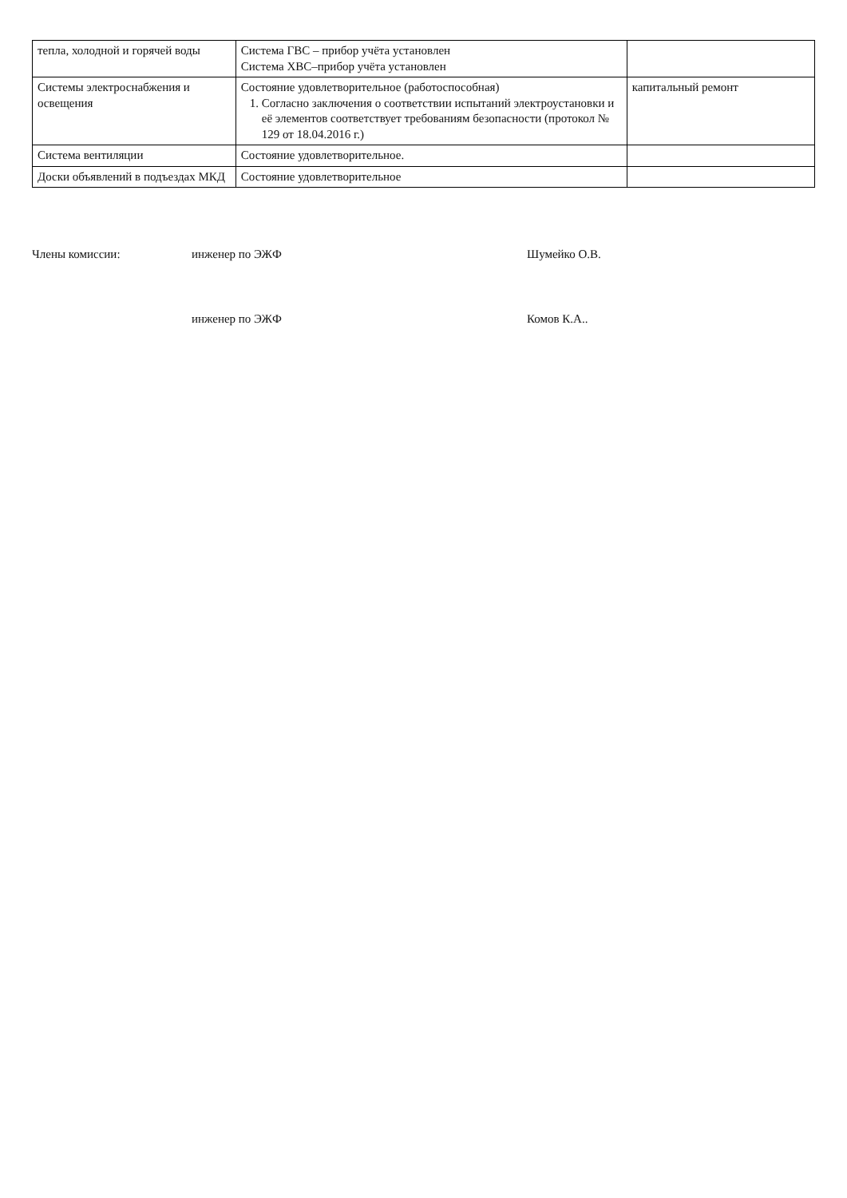| тепла, холодной и горячей воды | Система ГВС – прибор учёта установлен Система ХВС–прибор учёта установлен | |
| Системы электроснабжения и освещения | Состояние удовлетворительное (работоспособная) 1. Согласно заключения о соответствии испытаний электроустановки и её элементов соответствует требованиям безопасности (протокол № 129 от 18.04.2016 г.) | капитальный ремонт |
| Система вентиляции | Состояние удовлетворительное. | |
| Доски объявлений в подъездах МКД | Состояние удовлетворительное | |
Члены комиссии: инженер по ЭЖФ Шумейко О.В.
инженер по ЭЖФ Комов К.А..